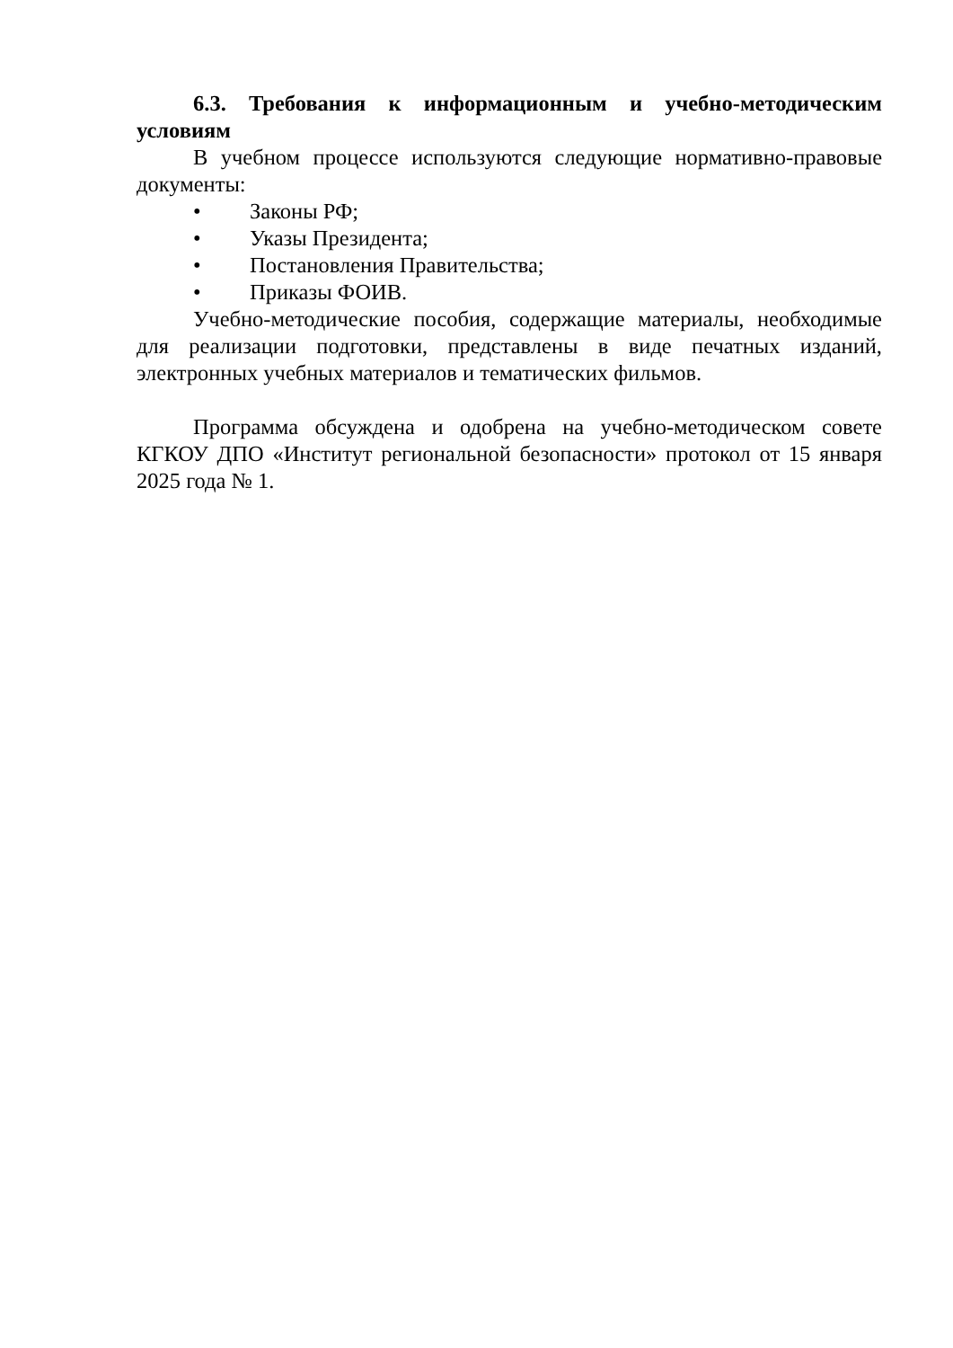6.3. Требования к информационным и учебно-методическим условиям
В учебном процессе используются следующие нормативно-правовые документы:
• Законы РФ;
• Указы Президента;
• Постановления Правительства;
• Приказы ФОИВ.
Учебно-методические пособия, содержащие материалы, необходимые для реализации подготовки, представлены в виде печатных изданий, электронных учебных материалов и тематических фильмов.
Программа обсуждена и одобрена на учебно-методическом совете КГКОУ ДПО «Институт региональной безопасности» протокол от 15 января 2025 года № 1.